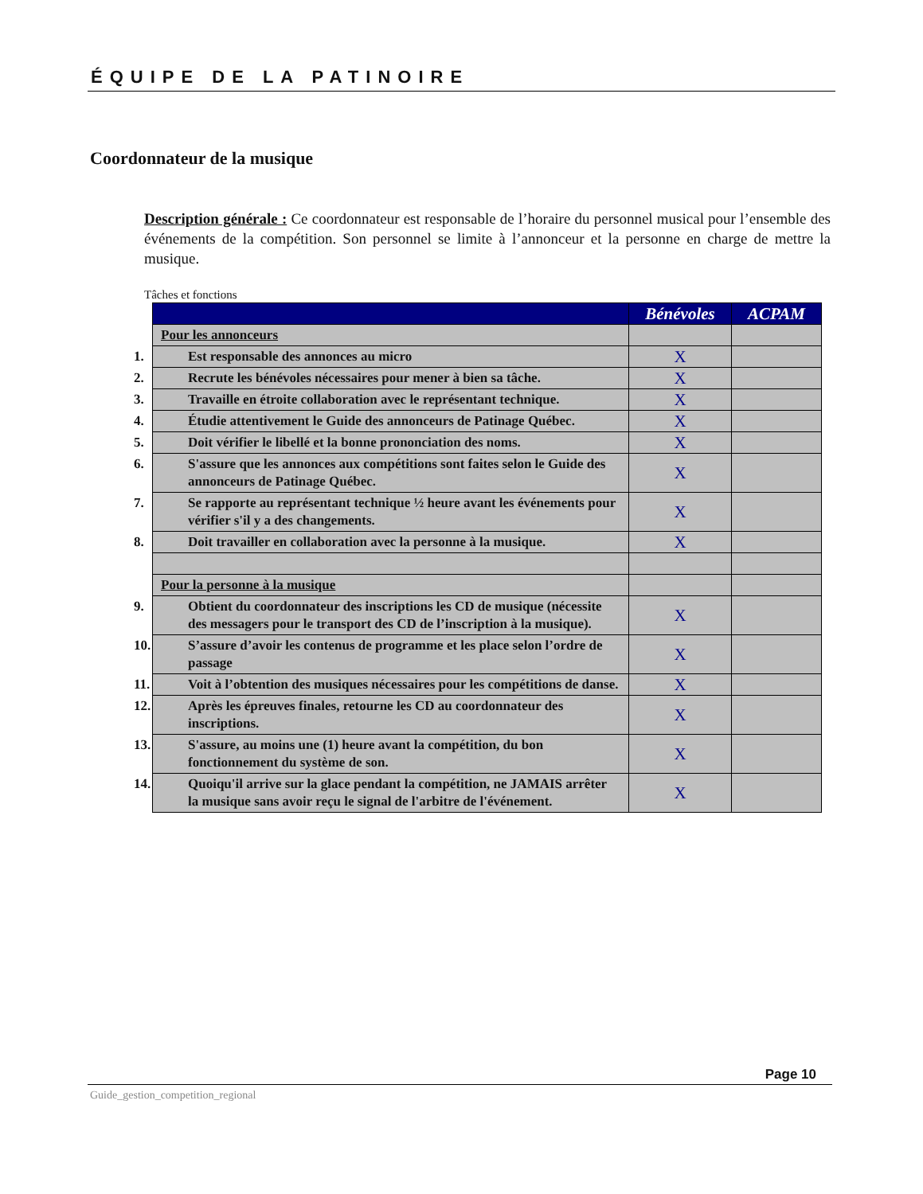ÉQUIPE DE LA PATINOIRE
Coordonnateur de la musique
Description générale : Ce coordonnateur est responsable de l’horaire du personnel musical pour l’ensemble des événements de la compétition. Son personnel se limite à l’annonceur et la personne en charge de mettre la musique.
Tâches et fonctions
| | Bénévoles | ACPAM |
| --- | --- | --- |
| Pour les annonceurs | | |
| 1. Est responsable des annonces au micro | X | |
| 2. Recrute les bénévoles nécessaires pour mener à bien sa tâche. | X | |
| 3. Travaille en étroite collaboration avec le représentant technique. | X | |
| 4. Étudie attentivement le Guide des annonceurs de Patinage Québec. | X | |
| 5. Doit vérifier le libellé et la bonne prononciation des noms. | X | |
| 6. S'assure que les annonces aux compétitions sont faites selon le Guide des annonceurs de Patinage Québec. | X | |
| 7. Se rapporte au représentant technique ½ heure avant les événements pour vérifier s'il y a des changements. | X | |
| 8. Doit travailler en collaboration avec la personne à la musique. | X | |
| Pour la personne à la musique | | |
| 9. Obtient du coordonnateur des inscriptions les CD de musique (nécessite des messagers pour le transport des CD de l’inscription à la musique). | X | |
| 10. S’assure d’avoir les contenus de programme et les place selon l’ordre de passage | X | |
| 11. Voit à l’obtention des musiques nécessaires pour les compétitions de danse. | X | |
| 12. Après les épreuves finales, retourne les CD au coordonnateur des inscriptions. | X | |
| 13. S'assure, au moins une (1) heure avant la compétition, du bon fonctionnement du système de son. | X | |
| 14. Quoiqu'il arrive sur la glace pendant la compétition, ne JAMAIS arrêter la musique sans avoir reçu le signal de l'arbitre de l'événement. | X | |
Page 10
Guide_gestion_competition_regional